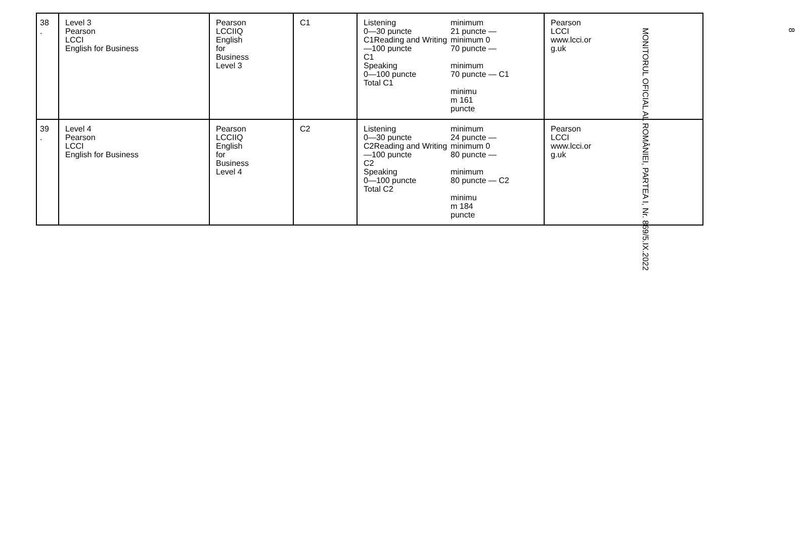| 38 . | Level 3 Pearson LCCI English for Business | Pearson LCCIIQ English for Business Level 3 | C1 | Listening 0—30 puncte C1Reading and Writing —100 puncte C1 Speaking 0—100 puncte Total C1 minimum 21 puncte — minimum 0 70 puncte — minimum 70 puncte — C1 minimu m 161 puncte | Pearson LCCI www.lcci.or g.uk |
| 39 . | Level 4 Pearson LCCI English for Business | Pearson LCCIIQ English for Business Level 4 | C2 | Listening 0—30 puncte C2Reading and Writing —100 puncte C2 Speaking 0—100 puncte Total C2 minimum 24 puncte — minimum 0 80 puncte — minimum 80 puncte — C2 minimu m 184 puncte | Pearson LCCI www.lcci.or g.uk |
8
MONITORUL OFICIAL AL ROMÂNIEI, PARTEA I, Nr. 869/5.IX.2022